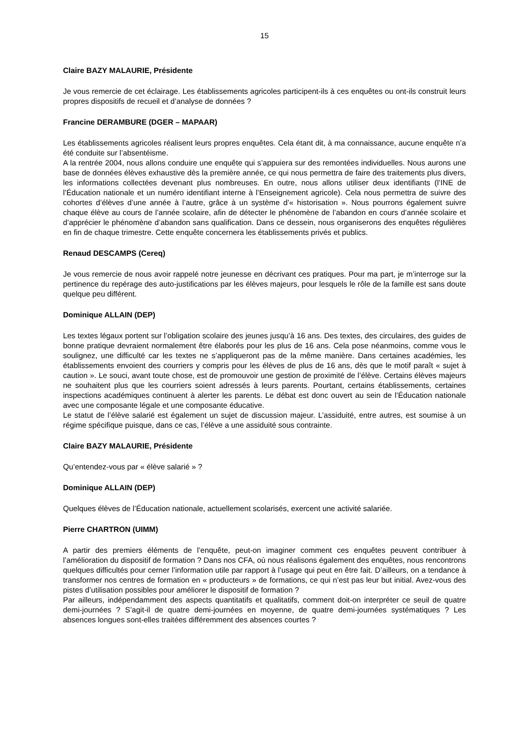15
Claire BAZY MALAURIE, Présidente
Je vous remercie de cet éclairage. Les établissements agricoles participent-ils à ces enquêtes ou ont-ils construit leurs propres dispositifs de recueil et d’analyse de données ?
Francine DERAMBURE (DGER – MAPAAR)
Les établissements agricoles réalisent leurs propres enquêtes. Cela étant dit, à ma connaissance, aucune enquête n’a été conduite sur l’absentéisme.
A la rentrée 2004, nous allons conduire une enquête qui s’appuiera sur des remontées individuelles. Nous aurons une base de données élèves exhaustive dès la première année, ce qui nous permettra de faire des traitements plus divers, les informations collectées devenant plus nombreuses. En outre, nous allons utiliser deux identifiants (l’INE de l’Éducation nationale et un numéro identifiant interne à l’Enseignement agricole). Cela nous permettra de suivre des cohortes d’élèves d’une année à l’autre, grâce à un système d’« historisation ». Nous pourrons également suivre chaque élève au cours de l’année scolaire, afin de détecter le phénomène de l’abandon en cours d’année scolaire et d’apprécier le phénomène d’abandon sans qualification. Dans ce dessein, nous organiserons des enquêtes régulières en fin de chaque trimestre. Cette enquête concernera les établissements privés et publics.
Renaud DESCAMPS (Cereq)
Je vous remercie de nous avoir rappelé notre jeunesse en décrivant ces pratiques. Pour ma part, je m’interroge sur la pertinence du repérage des auto-justifications par les élèves majeurs, pour lesquels le rôle de la famille est sans doute quelque peu différent.
Dominique ALLAIN (DEP)
Les textes légaux portent sur l’obligation scolaire des jeunes jusqu’à 16 ans. Des textes, des circulaires, des guides de bonne pratique devraient normalement être élaborés pour les plus de 16 ans. Cela pose néanmoins, comme vous le soulignez, une difficulté car les textes ne s’appliqueront pas de la même manière. Dans certaines académies, les établissements envoient des courriers y compris pour les élèves de plus de 16 ans, dès que le motif paraît « sujet à caution ». Le souci, avant toute chose, est de promouvoir une gestion de proximité de l’élève. Certains élèves majeurs ne souhaitent plus que les courriers soient adressés à leurs parents. Pourtant, certains établissements, certaines inspections académiques continuent à alerter les parents. Le débat est donc ouvert au sein de l’Éducation nationale avec une composante légale et une composante éducative.
Le statut de l’élève salarié est également un sujet de discussion majeur. L’assiduité, entre autres, est soumise à un régime spécifique puisque, dans ce cas, l’élève a une assiduité sous contrainte.
Claire BAZY MALAURIE, Présidente
Qu’entendez-vous par « élève salarié » ?
Dominique ALLAIN (DEP)
Quelques élèves de l’Éducation nationale, actuellement scolarisés, exercent une activité salariée.
Pierre CHARTRON (UIMM)
A partir des premiers éléments de l’enquête, peut-on imaginer comment ces enquêtes peuvent contribuer à l’amélioration du dispositif de formation ? Dans nos CFA, où nous réalisons également des enquêtes, nous rencontrons quelques difficultés pour cerner l’information utile par rapport à l’usage qui peut en être fait. D’ailleurs, on a tendance à transformer nos centres de formation en « producteurs » de formations, ce qui n’est pas leur but initial. Avez-vous des pistes d’utilisation possibles pour améliorer le dispositif de formation ?
Par ailleurs, indépendamment des aspects quantitatifs et qualitatifs, comment doit-on interpréter ce seuil de quatre demi-journées ? S’agit-il de quatre demi-journées en moyenne, de quatre demi-journées systématiques ? Les absences longues sont-elles traitées différemment des absences courtes ?